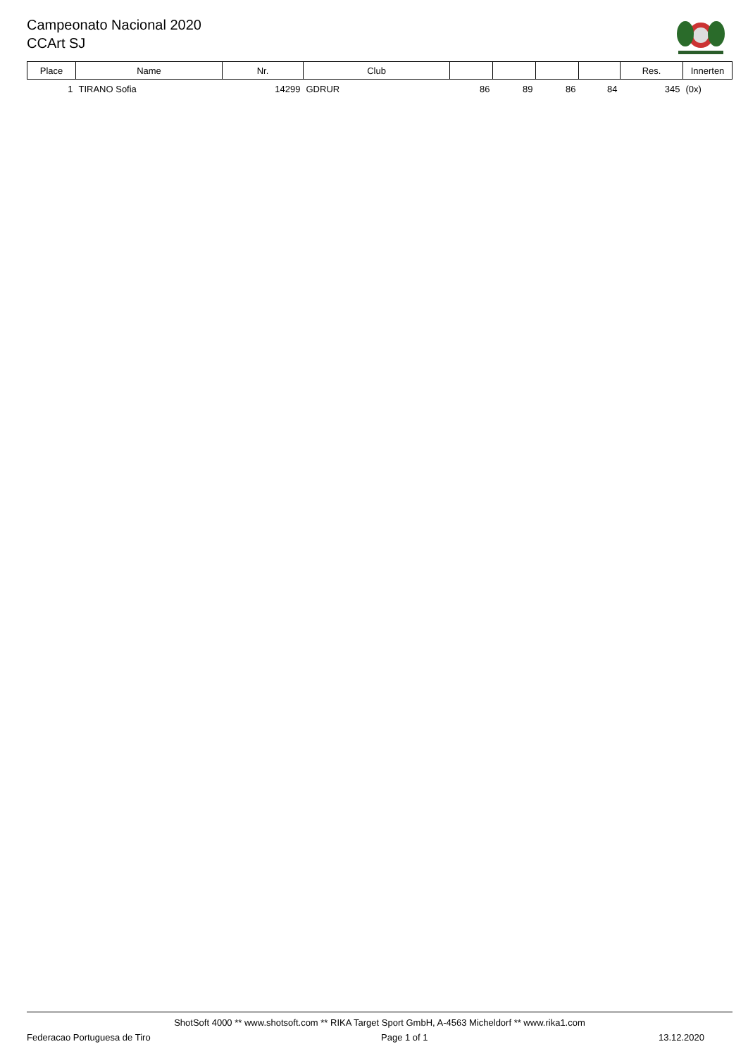Campeonato Nacional 2020
CCArt SJ
| Place | Name | Nr. | Club | | | | | Res. | Innerten |
| --- | --- | --- | --- | --- | --- | --- | --- | --- | --- |
| 1 | TIRANO Sofia | 14299 | GDRUR | 86 | 89 | 86 | 84 | 345 | (0x) |
ShotSoft 4000 ** www.shotsoft.com ** RIKA Target Sport GmbH, A-4563 Micheldorf ** www.rika1.com
Federacao Portuguesa de Tiro Page 1 of 1 13.12.2020